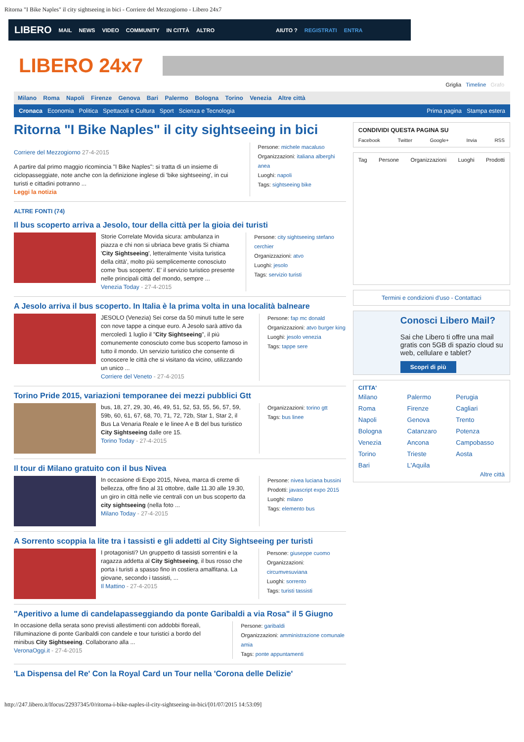Ritorna "I Bike Naples" il city sightseeing in bici - Corriere del Mezzogiorno - Libero 24x7
LIBERO MAIL NEWS VIDEO COMMUNITY IN CITTÀ ALTRO AIUTO ? REGISTRATI ENTRA
LIBERO 24x7
Griglia Timeline Grafo
Milano Roma Napoli Firenze Genova Bari Palermo Bologna Torino Venezia Altre città
Cronaca Economia Politica Spettacoli e Cultura Sport Scienza e Tecnologia
Prima pagina Stampa estera
Ritorna "I Bike Naples" il city sightseeing in bici
Corriere del Mezzogiorno 27-4-2015
A partire dal primo maggio ricomincia "I Bike Naples": si tratta di un insieme di ciclopasseggiate, note anche con la definizione inglese di 'bike sightseeing', in cui turisti e cittadini potranno ...
Leggi la notizia
Persone: michele macaluso
Organizzazioni: italiana alberghi anea
Luoghi: napoli
Tags: sightseeing bike
ALTRE FONTI (74)
Il bus scoperto arriva a Jesolo, tour della città per la gioia dei turisti
Storie Correlate Movida sicura: ambulanza in piazza e chi non si ubriaca beve gratis Si chiama 'City Sightseeing', letteralmente 'visita turistica della città', molto più semplicemente conosciuto come 'bus scoperto'. E' il servizio turistico presente nelle principali città del mondo, sempre ...
Venezia Today - 27-4-2015
Persone: city sightseeing stefano cerchier
Organizzazioni: atvo
Luoghi: jesolo
Tags: servizio turisti
A Jesolo arriva il bus scoperto. In Italia è la prima volta in una località balneare
JESOLO (Venezia) Sei corse da 50 minuti tutte le sere con nove tappe a cinque euro. A Jesolo sarà attivo da mercoledì 1 luglio il "City Sightseeing", il più comunemente conosciuto come bus scoperto famoso in tutto il mondo. Un servizio turistico che consente di conoscere le città che si visitano da vicino, utilizzando un unico ...
Corriere del Veneto - 27-4-2015
Persone: fap mc donald
Organizzazioni: atvo burger king
Luoghi: jesolo venezia
Tags: tappe sere
Torino Pride 2015, variazioni temporanee dei mezzi pubblici Gtt
bus, 18, 27, 29, 30, 46, 49, 51, 52, 53, 55, 56, 57, 59, 59b, 60, 61, 67, 68, 70, 71, 72, 72b, Star 1, Star 2, il Bus La Venaria Reale e le linee A e B del bus turistico City Sightseeing dalle ore 15.
Torino Today - 27-4-2015
Organizzazioni: torino gtt
Tags: bus linee
Il tour di Milano gratuito con il bus Nivea
In occasione di Expo 2015, Nivea, marca di creme di bellezza, offre fino al 31 ottobre, dalle 11.30 alle 19.30, un giro in città nelle vie centrali con un bus scoperto da city sightseeing (nella foto ...
Milano Today - 27-4-2015
Persone: nivea luciana bussini
Prodotti: javascript expo 2015
Luoghi: milano
Tags: elemento bus
A Sorrento scoppia la lite tra i tassisti e gli addetti al City Sightseeing per turisti
I protagonisti? Un gruppetto di tassisti sorrentini e la ragazza addetta al City Sightseeing, il bus rosso che porta i turisti a spasso fino in costiera amalfitana. La giovane, secondo i tassisti, ...
Il Mattino - 27-4-2015
Persone: giuseppe cuomo
Organizzazioni: circumvesuviana
Luoghi: sorrento
Tags: turisti tassisti
"Aperitivo a lume di candelapasseggiando da ponte Garibaldi a via Rosa" il 5 Giugno
In occasione della serata sono previsti allestimenti con addobbi floreali, l'illuminazione di ponte Garibaldi con candele e tour turistici a bordo del minibus City Sightseeing. Collaborano alla ...
VeronaOggi.it - 27-4-2015
Persone: garibaldi
Organizzazioni: amministrazione comunale amia
Tags: ponte appuntamenti
'La Dispensa del Re' Con la Royal Card un Tour nella 'Corona delle Delizie'
CONDIVIDI QUESTA PAGINA SU
Facebook Twitter Google+ Invia RSS
Tag Persone Organizzazioni Luoghi Prodotti
Termini e condizioni d'uso - Contattaci
Conosci Libero Mail?
Sai che Libero ti offre una mail gratis con 5GB di spazio cloud su web, cellulare e tablet?
Scopri di più
CITTA'
Milano Palermo Perugia Roma Firenze Cagliari Napoli Genova Trento Bologna Catanzaro Potenza Venezia Ancona Campobasso Torino Trieste Aosta Bari L'Aquila
Altre città
http://247.libero.it/lfocus/22937345/0/ritorna-i-bike-naples-il-city-sightseeing-in-bici/[01/07/2015 14:53:09]